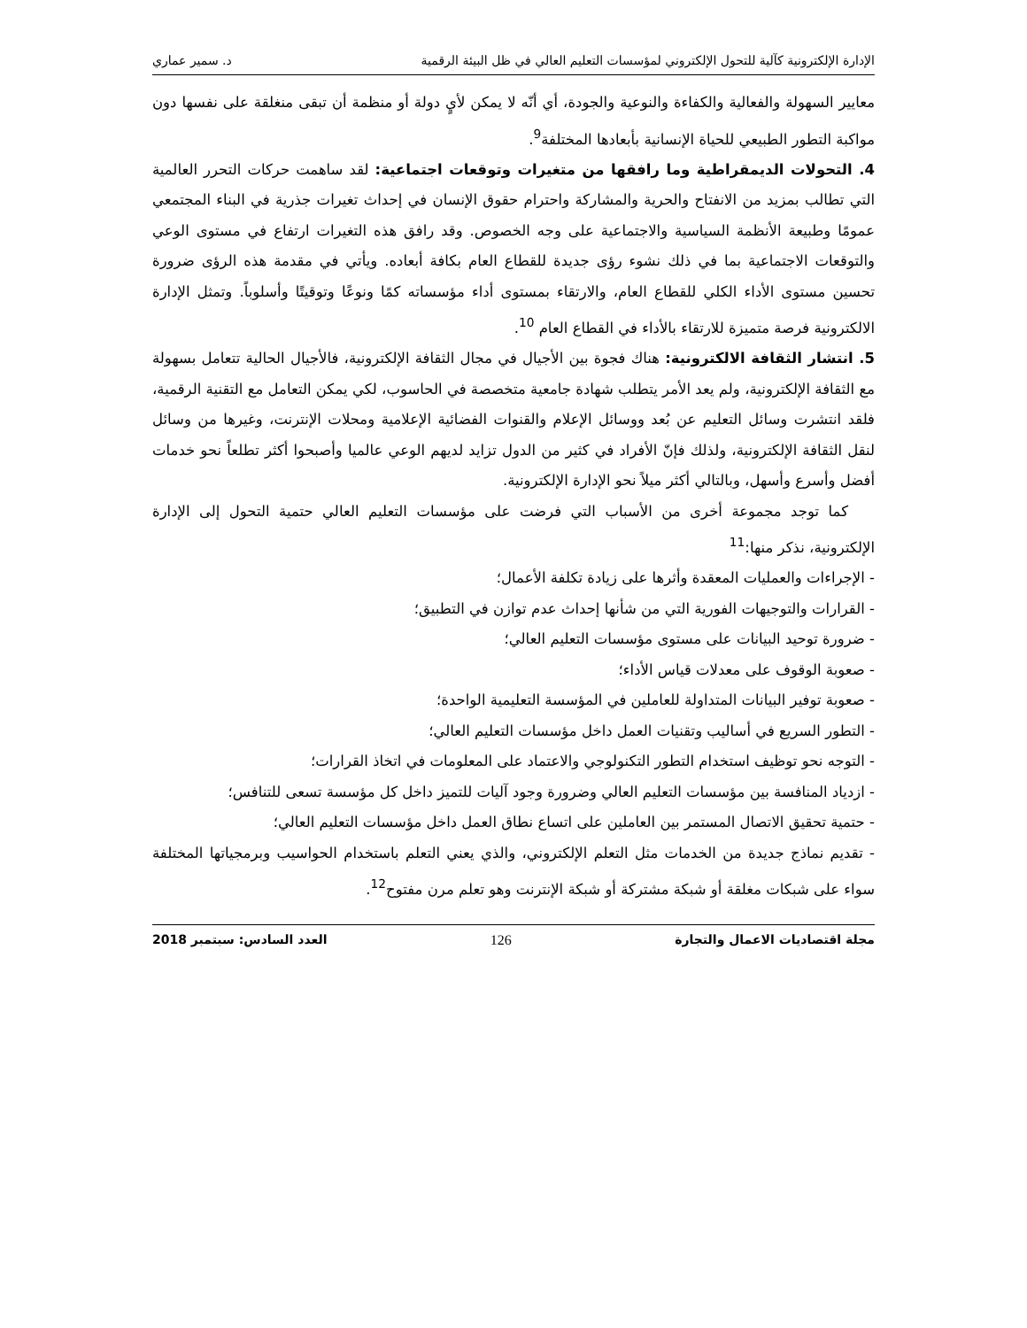الإدارة الإلكترونية كآلية للتحول الإلكتروني لمؤسسات التعليم العالي في ظل البيئة الرقمية د. سمير عماري
معايير السهولة والفعالية والكفاءة والنوعية والجودة، أي أنّه لا يمكن لأيٍ دولة أو منظمة أن تبقى منغلقة على نفسها دون مواكبة التطور الطبيعي للحياة الإنسانية بأبعادها المختلفة<sup>9</sup>.
4. التحولات الديمقراطية وما رافقها من متغيرات وتوقعات اجتماعية: لقد ساهمت حركات التحرر العالمية التي تطالب بمزيد من الانفتاح والحرية والمشاركة واحترام حقوق الإنسان في إحداث تغيرات جذرية في البناء المجتمعي عمومًا وطبيعة الأنظمة السياسية والاجتماعية على وجه الخصوص. وقد رافق هذه التغيرات ارتفاع في مستوى الوعي والتوقعات الاجتماعية بما في ذلك نشوء رؤى جديدة للقطاع العام بكافة أبعاده. ويأتي في مقدمة هذه الرؤى ضرورة تحسين مستوى الأداء الكلي للقطاع العام، والارتقاء بمستوى أداء مؤسساته كمًا ونوعًا وتوقيتًا وأسلوباً. وتمثل الإدارة الالكترونية فرصة متميزة للارتقاء بالأداء في القطاع العام <sup>10</sup>.
5. انتشار الثقافة الالكترونية: هناك فجوة بين الأجيال في مجال الثقافة الإلكترونية، فالأجيال الحالية تتعامل بسهولة مع الثقافة الإلكترونية، ولم يعد الأمر يتطلب شهادة جامعية متخصصة في الحاسوب، لكي يمكن التعامل مع التقنية الرقمية، فلقد انتشرت وسائل التعليم عن بُعد ووسائل الإعلام والقنوات الفضائية الإعلامية ومحلات الإنترنت، وغيرها من وسائل لنقل الثقافة الإلكترونية، ولذلك فإنّ الأفراد في كثير من الدول تزايد لديهم الوعي عالميا وأصبحوا أكثر تطلعاً نحو خدمات أفضل وأسرع وأسهل، وبالتالي أكثر ميلاً نحو الإدارة الإلكترونية.
كما توجد مجموعة أخرى من الأسباب التي فرضت على مؤسسات التعليم العالي حتمية التحول إلى الإدارة الإلكترونية، نذكر منها:<sup>11</sup>
- الإجراءات والعمليات المعقدة وأثرها على زيادة تكلفة الأعمال؛
- القرارات والتوجيهات الفورية التي من شأنها إحداث عدم توازن في التطبيق؛
- ضرورة توحيد البيانات على مستوى مؤسسات التعليم العالي؛
- صعوبة الوقوف على معدلات قياس الأداء؛
- صعوبة توفير البيانات المتداولة للعاملين في المؤسسة التعليمية الواحدة؛
- التطور السريع في أساليب وتقنيات العمل داخل مؤسسات التعليم العالي؛
- التوجه نحو توظيف استخدام التطور التكنولوجي والاعتماد على المعلومات في اتخاذ القرارات؛
- ازدياد المنافسة بين مؤسسات التعليم العالي وضرورة وجود آليات للتميز داخل كل مؤسسة تسعى للتنافس؛
- حتمية تحقيق الاتصال المستمر بين العاملين على اتساع نطاق العمل داخل مؤسسات التعليم العالي؛
- تقديم نماذج جديدة من الخدمات مثل التعلم الإلكتروني، والذي يعني التعلم باستخدام الحواسيب وبرمجياتها المختلفة سواء على شبكات مغلقة أو شبكة مشتركة أو شبكة الإنترنت وهو تعلم مرن مفتوح<sup>12</sup>.
مجلة اقتصاديات الاعمال والتجارة 126 العدد السادس: سبتمبر 2018